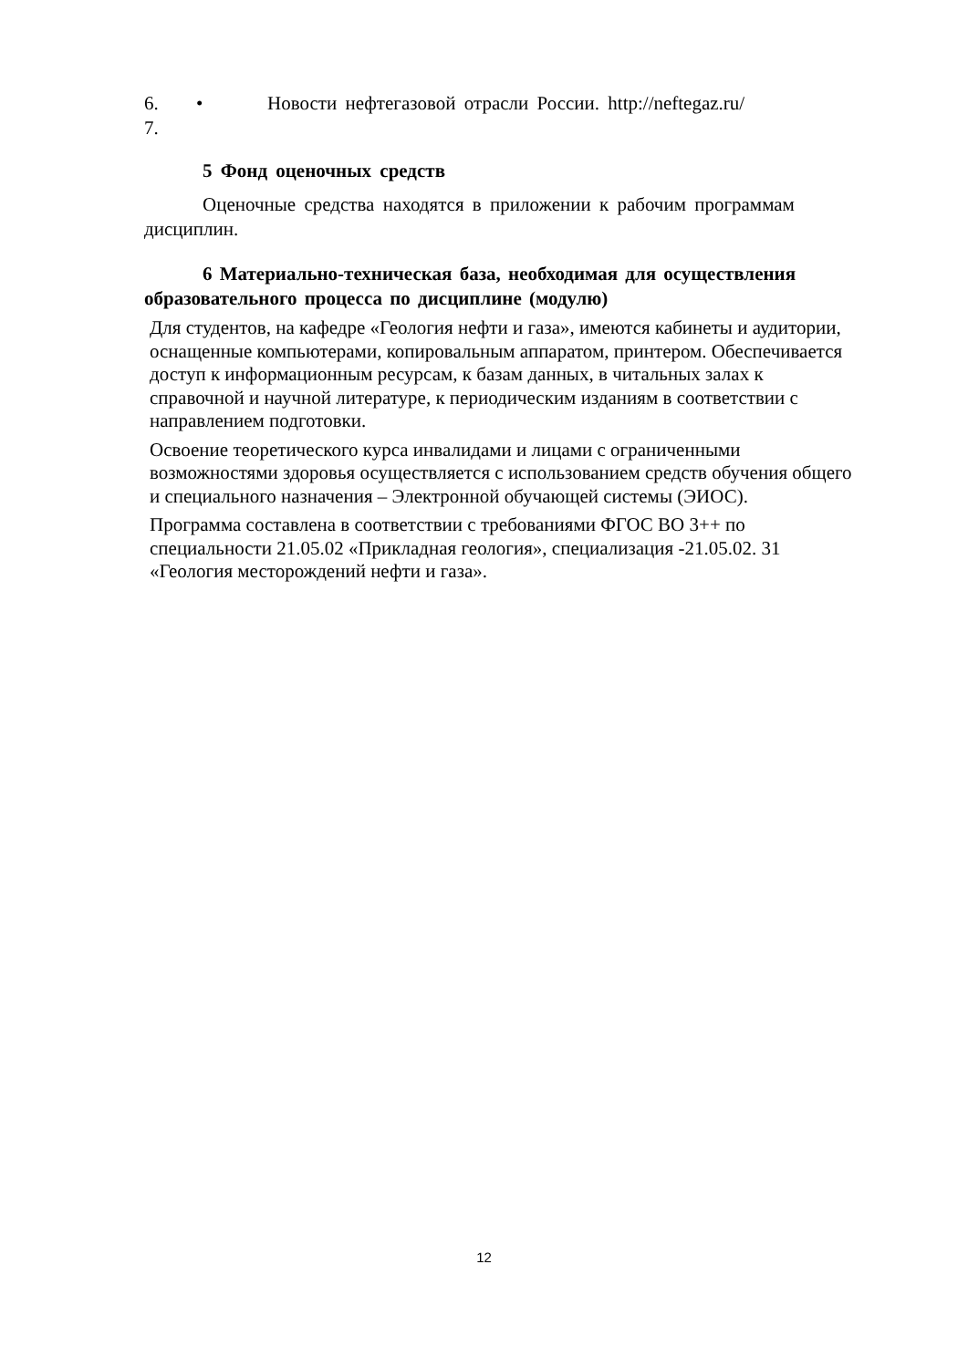6. • Новости нефтегазовой отрасли России. http://neftegaz.ru/
7.
5 Фонд оценочных средств
Оценочные средства находятся в приложении к рабочим программам дисциплин.
6 Материально-техническая база, необходимая для осуществления образовательного процесса по дисциплине (модулю)
Для студентов, на кафедре «Геология нефти и газа», имеются кабинеты и аудитории, оснащенные компьютерами, копировальным аппаратом, принтером. Обеспечивается доступ к информационным ресурсам, к базам данных, в читальных залах к справочной и научной литературе, к периодическим изданиям в соответствии с направлением подготовки.
Освоение теоретического курса инвалидами и лицами с ограниченными возможностями здоровья осуществляется с использованием средств обучения общего и специального назначения – Электронной обучающей системы (ЭИОС).
Программа составлена в соответствии с требованиями ФГОС ВО 3++ по специальности 21.05.02 «Прикладная геология», специализация -21.05.02. 31 «Геология месторождений нефти и газа».
12